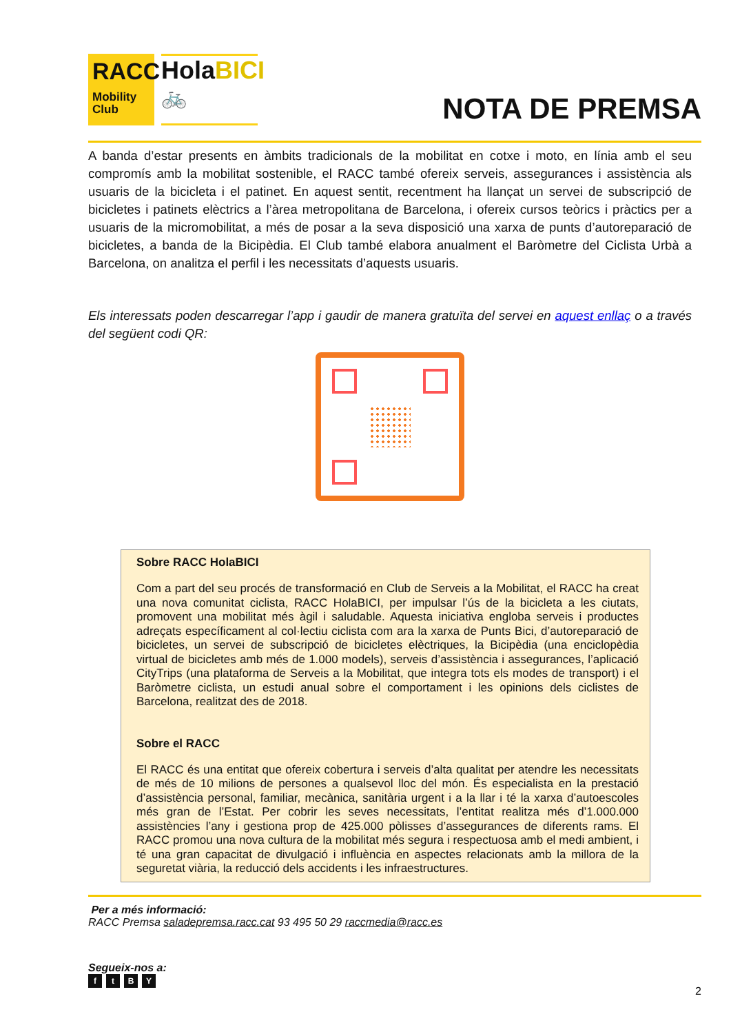RACC
Mobility Club
HolaBICI
🚲
NOTA DE PREMSA
A banda d’estar presents en àmbits tradicionals de la mobilitat en cotxe i moto, en línia amb el seu compromís amb la mobilitat sostenible, el RACC també ofereix serveis, assegurances i assistència als usuaris de la bicicleta i el patinet. En aquest sentit, recentment ha llançat un servei de subscripció de bicicletes i patinets elèctrics a l’àrea metropolitana de Barcelona, i ofereix cursos teòrics i pràctics per a usuaris de la micromobilitat, a més de posar a la seva disposició una xarxa de punts d’autoreparació de bicicletes, a banda de la Bicipèdia. El Club també elabora anualment el Baròmetre del Ciclista Urbà a Barcelona, on analitza el perfil i les necessitats d’aquests usuaris.
Els interessats poden descarregar l’app i gaudir de manera gratuïta del servei en aquest enllaç o a través del següent codi QR:
Sobre RACC HolaBICI
Com a part del seu procés de transformació en Club de Serveis a la Mobilitat, el RACC ha creat una nova comunitat ciclista, RACC HolaBICI, per impulsar l’ús de la bicicleta a les ciutats, promovent una mobilitat més àgil i saludable. Aquesta iniciativa engloba serveis i productes adreçats específicament al col·lectiu ciclista com ara la xarxa de Punts Bici, d’autoreparació de bicicletes, un servei de subscripció de bicicletes elèctriques, la Bicipèdia (una enciclopèdia virtual de bicicletes amb més de 1.000 models), serveis d’assistència i assegurances, l’aplicació CityTrips (una plataforma de Serveis a la Mobilitat, que integra tots els modes de transport) i el Baròmetre ciclista, un estudi anual sobre el comportament i les opinions dels ciclistes de Barcelona, realitzat des de 2018.
Sobre el RACC
El RACC és una entitat que ofereix cobertura i serveis d’alta qualitat per atendre les necessitats de més de 10 milions de persones a qualsevol lloc del món. És especialista en la prestació d’assistència personal, familiar, mecànica, sanitària urgent i a la llar i té la xarxa d’autoescoles més gran de l’Estat. Per cobrir les seves necessitats, l’entitat realitza més d’1.000.000 assistències l’any i gestiona prop de 425.000 pòlisses d’assegurances de diferents rams. El RACC promou una nova cultura de la mobilitat més segura i respectuosa amb el medi ambient, i té una gran capacitat de divulgació i influència en aspectes relacionats amb la millora de la seguretat viària, la reducció dels accidents i les infraestructures.
Per a més informació:
RACC Premsa saladepremsa.racc.cat 93 495 50 29 raccmedia@racc.es
Segueix-nos a:
ftBY
2